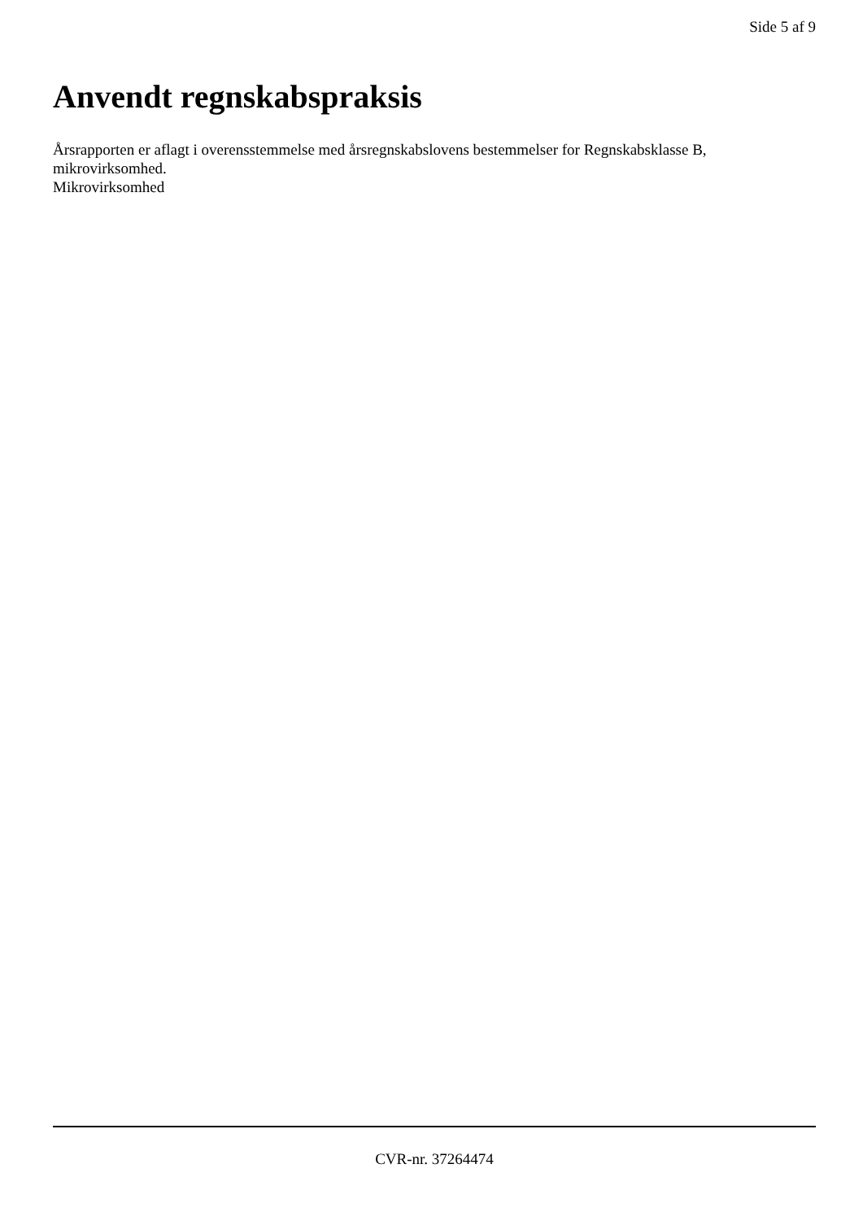Side 5 af 9
Anvendt regnskabspraksis
Årsrapporten er aflagt i overensstemmelse med årsregnskabslovens bestemmelser for Regnskabsklasse B, mikrovirksomhed.
Mikrovirksomhed
CVR-nr. 37264474